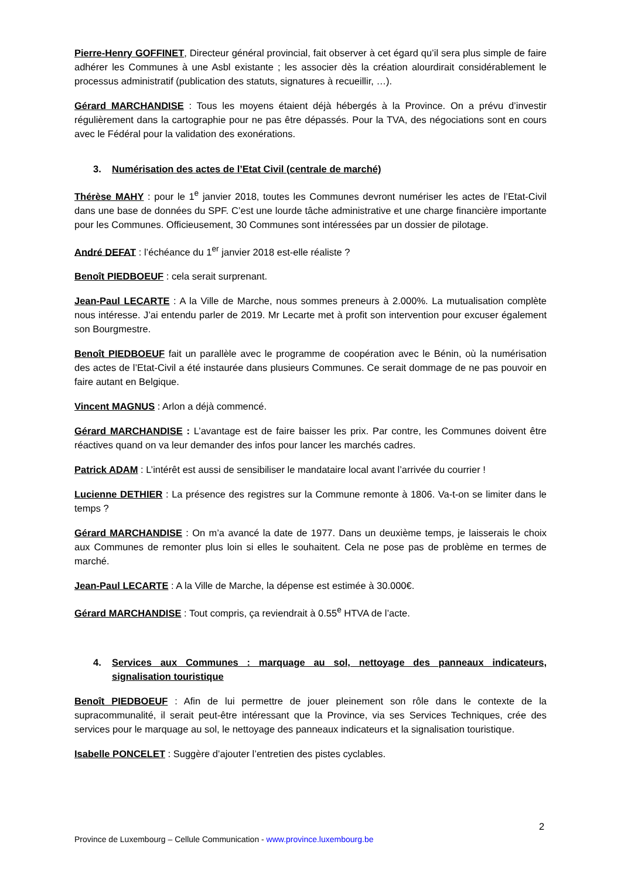Pierre-Henry GOFFINET, Directeur général provincial, fait observer à cet égard qu’il sera plus simple de faire adhérer les Communes à une Asbl existante ; les associer dès la création alourdirait considérablement le processus administratif (publication des statuts, signatures à recueillir, …).
Gérard MARCHANDISE : Tous les moyens étaient déjà hébergés à la Province. On a prévu d’investir régulièrement dans la cartographie pour ne pas être dépassés. Pour la TVA, des négociations sont en cours avec le Fédéral pour la validation des exonérations.
3. Numérisation des actes de l’Etat Civil (centrale de marché)
Thérèse MAHY : pour le 1<sup>e</sup> janvier 2018, toutes les Communes devront numériser les actes de l’Etat-Civil dans une base de données du SPF. C’est une lourde tâche administrative et une charge financière importante pour les Communes. Officieusement, 30 Communes sont intéressées par un dossier de pilotage.
André DEFAT : l’échéance du 1<sup>er</sup> janvier 2018 est-elle réaliste ?
Benoît PIEDBOEUF : cela serait surprenant.
Jean-Paul LECARTE : A la Ville de Marche, nous sommes preneurs à 2.000%. La mutualisation complète nous intéresse. J’ai entendu parler de 2019. Mr Lecarte met à profit son intervention pour excuser également son Bourgmestre.
Benoît PIEDBOEUF fait un parallèle avec le programme de coopération avec le Bénin, où la numérisation des actes de l’Etat-Civil a été instaurée dans plusieurs Communes. Ce serait dommage de ne pas pouvoir en faire autant en Belgique.
Vincent MAGNUS : Arlon a déjà commencé.
Gérard MARCHANDISE : L’avantage est de faire baisser les prix. Par contre, les Communes doivent être réactives quand on va leur demander des infos pour lancer les marchés cadres.
Patrick ADAM : L’intérêt est aussi de sensibiliser le mandataire local avant l’arrivée du courrier !
Lucienne DETHIER : La présence des registres sur la Commune remonte à 1806. Va-t-on se limiter dans le temps ?
Gérard MARCHANDISE : On m’a avancé la date de 1977. Dans un deuxième temps, je laisserais le choix aux Communes de remonter plus loin si elles le souhaitent. Cela ne pose pas de problème en termes de marché.
Jean-Paul LECARTE : A la Ville de Marche, la dépense est estimée à 30.000€.
Gérard MARCHANDISE : Tout compris, ça reviendrait à 0.55<sup>e</sup> HTVA de l’acte.
4. Services aux Communes : marquage au sol, nettoyage des panneaux indicateurs, signalisation touristique
Benoît PIEDBOEUF : Afin de lui permettre de jouer pleinement son rôle dans le contexte de la supracommunalité, il serait peut-être intéressant que la Province, via ses Services Techniques, crée des services pour le marquage au sol, le nettoyage des panneaux indicateurs et la signalisation touristique.
Isabelle PONCELET : Suggère d’ajouter l’entretien des pistes cyclables.
2
Province de Luxembourg – Cellule Communication - www.province.luxembourg.be